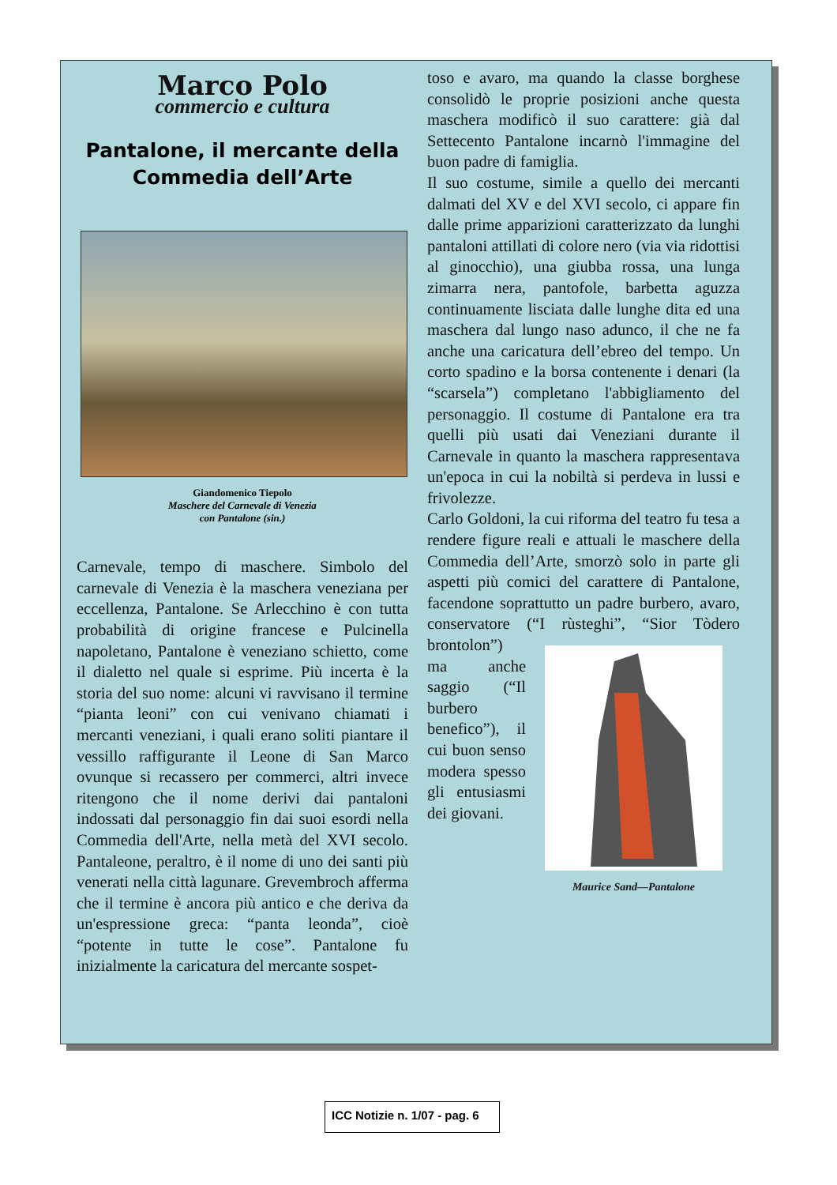Marco Polo
commercio e cultura
Pantalone, il mercante della Commedia dell’Arte
Giandomenico Tiepolo
Maschere del Carnevale di Venezia
con Pantalone (sin.)
Carnevale, tempo di maschere. Simbolo del carnevale di Venezia è la maschera veneziana per eccellenza, Pantalone. Se Arlecchino è con tutta probabilità di origine francese e Pulcinella napoletano, Pantalone è veneziano schietto, come il dialetto nel quale si esprime. Più incerta è la storia del suo nome: alcuni vi ravvisano il termine “pianta leoni” con cui venivano chiamati i mercanti veneziani, i quali erano soliti piantare il vessillo raffigurante il Leone di San Marco ovunque si recassero per commerci, altri invece ritengono che il nome derivi dai pantaloni indossati dal personaggio fin dai suoi esordi nella Commedia dell'Arte, nella metà del XVI secolo. Pantaleone, peraltro, è il nome di uno dei santi più venerati nella città lagunare. Grevembroch afferma che il termine è ancora più antico e che deriva da un'espressione greca: “panta leonda”, cioè “potente in tutte le cose”. Pantalone fu inizialmente la caricatura del mercante sospet-
toso e avaro, ma quando la classe borghese consolidò le proprie posizioni anche questa maschera modificò il suo carattere: già dal Settecento Pantalone incarnò l'immagine del buon padre di famiglia.
Il suo costume, simile a quello dei mercanti dalmati del XV e del XVI secolo, ci appare fin dalle prime apparizioni caratterizzato da lunghi pantaloni attillati di colore nero (via via ridottisi al ginocchio), una giubba rossa, una lunga zimarra nera, pantofole, barbetta aguzza continuamente lisciata dalle lunghe dita ed una maschera dal lungo naso adunco, il che ne fa anche una caricatura dell’ebreo del tempo. Un corto spadino e la borsa contenente i denari (la “scarsela”) completano l'abbigliamento del personaggio. Il costume di Pantalone era tra quelli più usati dai Veneziani durante il Carnevale in quanto la maschera rappresentava un'epoca in cui la nobiltà si perdeva in lussi e frivolezze.
Carlo Goldoni, la cui riforma del teatro fu tesa a rendere figure reali e attuali le maschere della Commedia dell’Arte, smorzò solo in parte gli aspetti più comici del carattere di Pantalone, facendone soprattutto un padre burbero, avaro, conservatore (“I rùsteghi”, Maurice Sand—Pantalone “Sior Tòdero brontolon”) ma anche saggio (“Il burbero benefico”), il cui buon senso modera spesso gli entusiasmi dei giovani.
ICC Notizie n. 1/07 - pag. 6